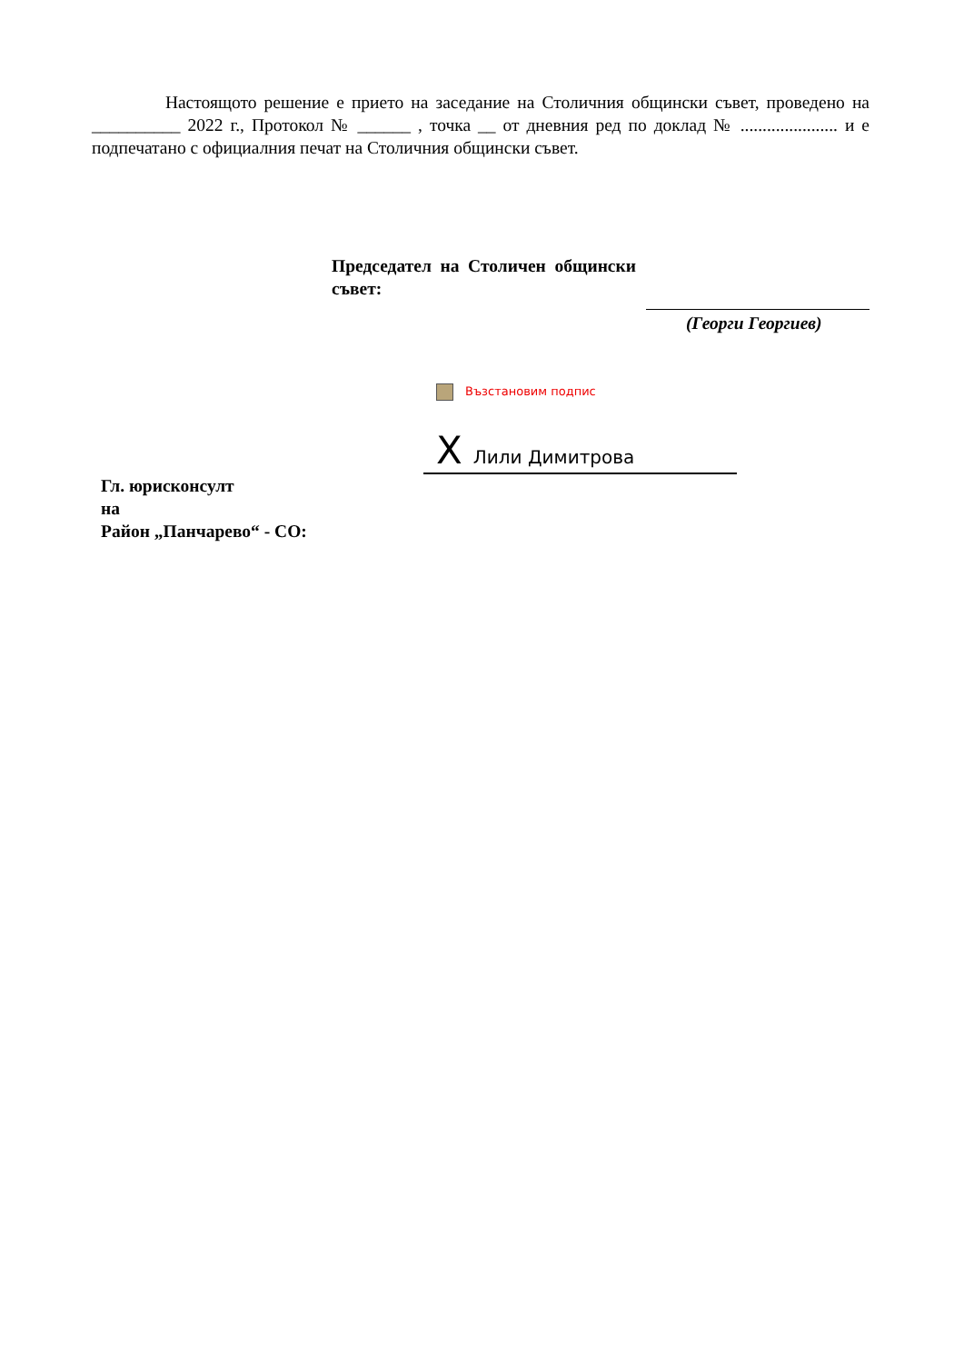Настоящото решение е прието на заседание на Столичния общински съвет, проведено на __________ 2022 г., Протокол № ______ , точка __ от дневния ред по доклад № ...................... и е подпечатано с официалния печат на Столичния общински съвет.
Председател на Столичен общински съвет:
(Георги Георгиев)
Възстановим подпис
X Лили Димитрова
Гл. юрисконсулт
на
Район „Панчарево“ - СО: